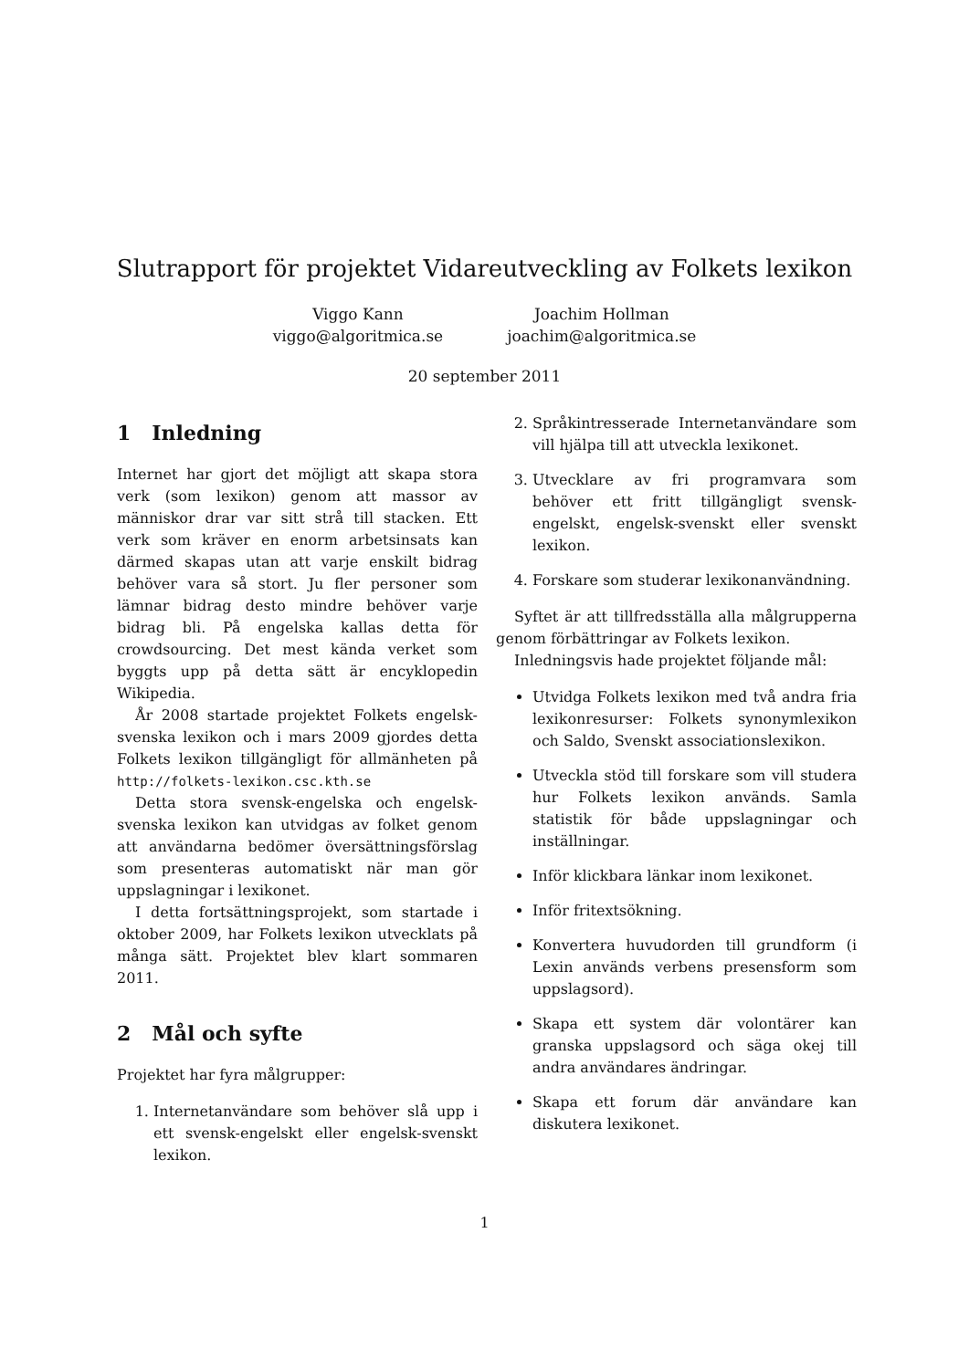Slutrapport för projektet Vidareutveckling av Folkets lexikon
Viggo Kann
viggo@algoritmica.se
Joachim Hollman
joachim@algoritmica.se
20 september 2011
1 Inledning
Internet har gjort det möjligt att skapa stora verk (som lexikon) genom att massor av människor drar var sitt strå till stacken. Ett verk som kräver en enorm arbetsinsats kan därmed skapas utan att varje enskilt bidrag behöver vara så stort. Ju fler personer som lämnar bidrag desto mindre behöver varje bidrag bli. På engelska kallas detta för crowdsourcing. Det mest kända verket som byggts upp på detta sätt är encyklopedin Wikipedia.
År 2008 startade projektet Folkets engelsk-svenska lexikon och i mars 2009 gjordes detta Folkets lexikon tillgängligt för allmänheten på http://folkets-lexikon.csc.kth.se
Detta stora svensk-engelska och engelsk-svenska lexikon kan utvidgas av folket genom att användarna bedömer översättningsförslag som presenteras automatiskt när man gör uppslagningar i lexikonet.
I detta fortsättningsprojekt, som startade i oktober 2009, har Folkets lexikon utvecklats på många sätt. Projektet blev klart sommaren 2011.
2 Mål och syfte
Projektet har fyra målgrupper:
1. Internetanvändare som behöver slå upp i ett svensk-engelskt eller engelsk-svenskt lexikon.
2. Språkintresserade Internetanvändare som vill hjälpa till att utveckla lexikonet.
3. Utvecklare av fri programvara som behöver ett fritt tillgängligt svensk-engelskt, engelsk-svenskt eller svenskt lexikon.
4. Forskare som studerar lexikonanvändning.
Syftet är att tillfredsställa alla målgrupperna genom förbättringar av Folkets lexikon.
Inledningsvis hade projektet följande mål:
Utvidga Folkets lexikon med två andra fria lexikonresurser: Folkets synonymlexikon och Saldo, Svenskt associationslexikon.
Utveckla stöd till forskare som vill studera hur Folkets lexikon används. Samla statistik för både uppslagningar och inställningar.
Inför klickbara länkar inom lexikonet.
Inför fritextsökning.
Konvertera huvudorden till grundform (i Lexin används verbens presensform som uppslagsord).
Skapa ett system där volontärer kan granska uppslagsord och säga okej till andra användares ändringar.
Skapa ett forum där användare kan diskutera lexikonet.
1